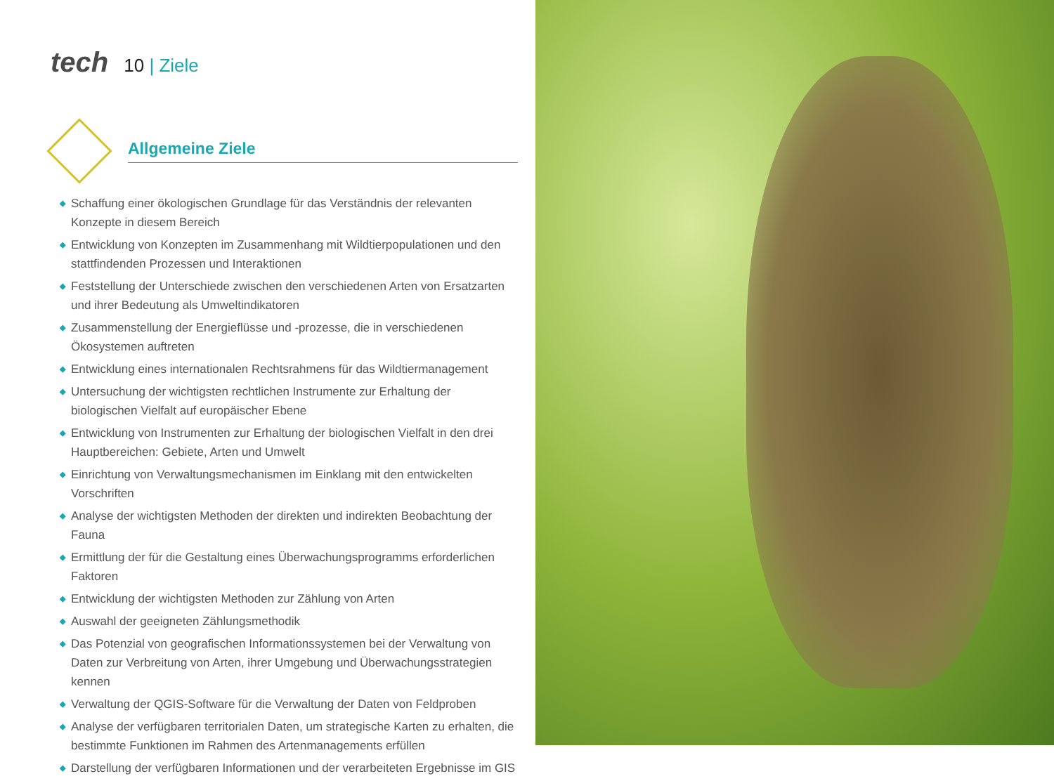tech 10 | Ziele
Allgemeine Ziele
◆ Schaffung einer ökologischen Grundlage für das Verständnis der relevanten Konzepte in diesem Bereich
◆ Entwicklung von Konzepten im Zusammenhang mit Wildtierpopulationen und den stattfindenden Prozessen und Interaktionen
◆ Feststellung der Unterschiede zwischen den verschiedenen Arten von Ersatzarten und ihrer Bedeutung als Umweltindikatoren
◆ Zusammenstellung der Energieflüsse und -prozesse, die in verschiedenen Ökosystemen auftreten
◆ Entwicklung eines internationalen Rechtsrahmens für das Wildtiermanagement
◆ Untersuchung der wichtigsten rechtlichen Instrumente zur Erhaltung der biologischen Vielfalt auf europäischer Ebene
◆ Entwicklung von Instrumenten zur Erhaltung der biologischen Vielfalt in den drei Hauptbereichen: Gebiete, Arten und Umwelt
◆ Einrichtung von Verwaltungsmechanismen im Einklang mit den entwickelten Vorschriften
◆ Analyse der wichtigsten Methoden der direkten und indirekten Beobachtung der Fauna
◆ Ermittlung der für die Gestaltung eines Überwachungsprogramms erforderlichen Faktoren
◆ Entwicklung der wichtigsten Methoden zur Zählung von Arten
◆ Auswahl der geeigneten Zählungsmethodik
◆ Das Potenzial von geografischen Informationssystemen bei der Verwaltung von Daten zur Verbreitung von Arten, ihrer Umgebung und Überwachungsstrategien kennen
◆ Verwaltung der QGIS-Software für die Verwaltung der Daten von Feldproben
◆ Analyse der verfügbaren territorialen Daten, um strategische Karten zu erhalten, die bestimmte Funktionen im Rahmen des Artenmanagements erfüllen
◆ Darstellung der verfügbaren Informationen und der verarbeiteten Ergebnisse im GIS